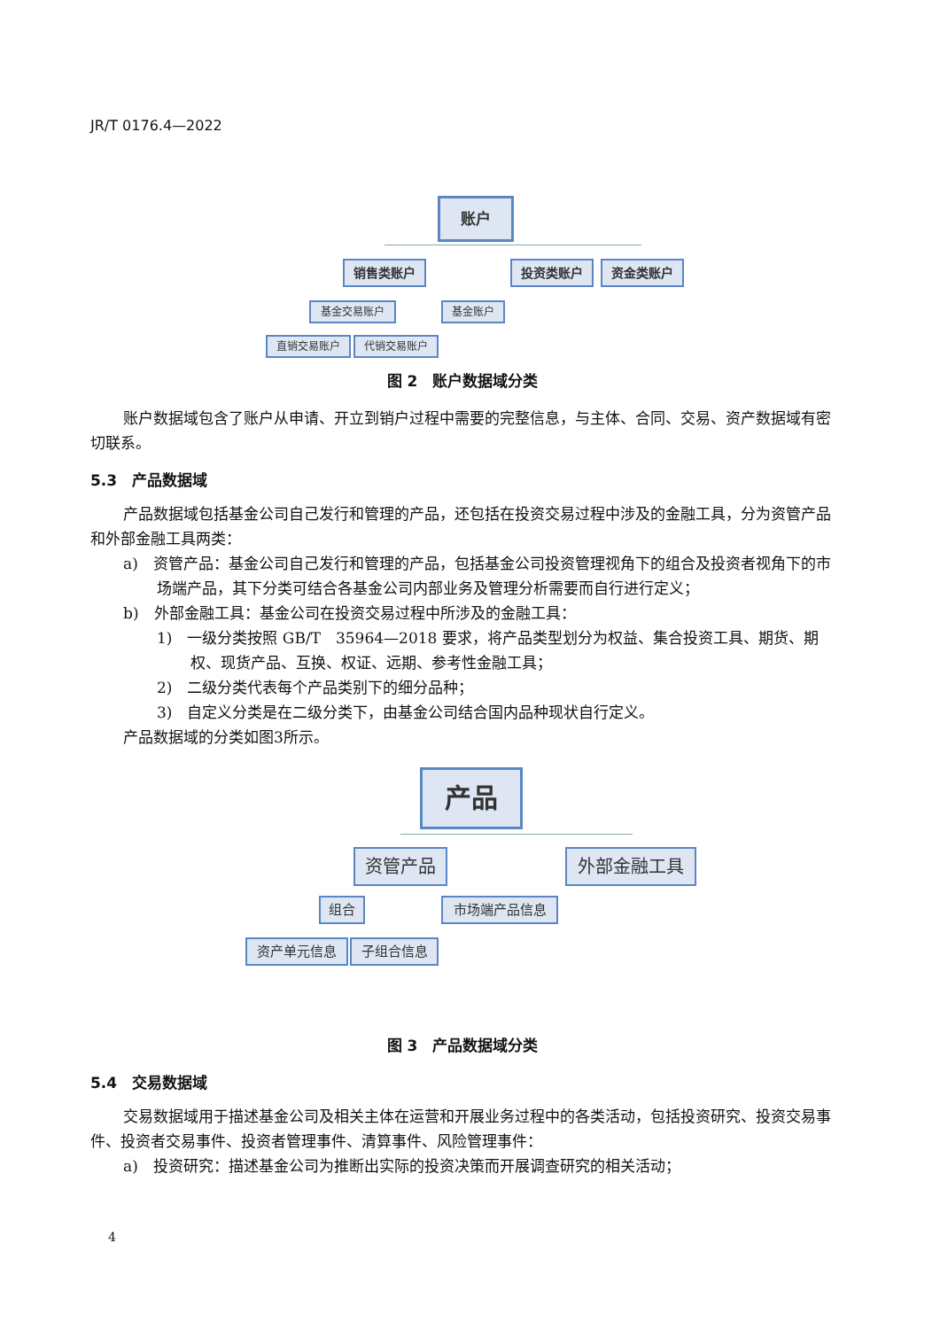JR/T 0176.4—2022
账户
销售类账户 投资类账户 资金类账户
基金交易账户 基金账户
直销交易账户 代销交易账户
图 2　账户数据域分类
账户数据域包含了账户从申请、开立到销户过程中需要的完整信息，与主体、合同、交易、资产数据域有密切联系。
5.3　产品数据域
产品数据域包括基金公司自己发行和管理的产品，还包括在投资交易过程中涉及的金融工具，分为资管产品和外部金融工具两类：
a)　资管产品：基金公司自己发行和管理的产品，包括基金公司投资管理视角下的组合及投资者视角下的市场端产品，其下分类可结合各基金公司内部业务及管理分析需要而自行进行定义；
b)　外部金融工具：基金公司在投资交易过程中所涉及的金融工具：
1)　一级分类按照 GB/T　35964—2018 要求，将产品类型划分为权益、集合投资工具、期货、期权、现货产品、互换、权证、远期、参考性金融工具；
2)　二级分类代表每个产品类别下的细分品种；
3)　自定义分类是在二级分类下，由基金公司结合国内品种现状自行定义。
产品数据域的分类如图3所示。
产品
资管产品 外部金融工具
组合 市场端产品信息
资产单元信息 子组合信息
图 3　产品数据域分类
5.4　交易数据域
交易数据域用于描述基金公司及相关主体在运营和开展业务过程中的各类活动，包括投资研究、投资交易事件、投资者交易事件、投资者管理事件、清算事件、风险管理事件：
a)　投资研究：描述基金公司为推断出实际的投资决策而开展调查研究的相关活动；
4